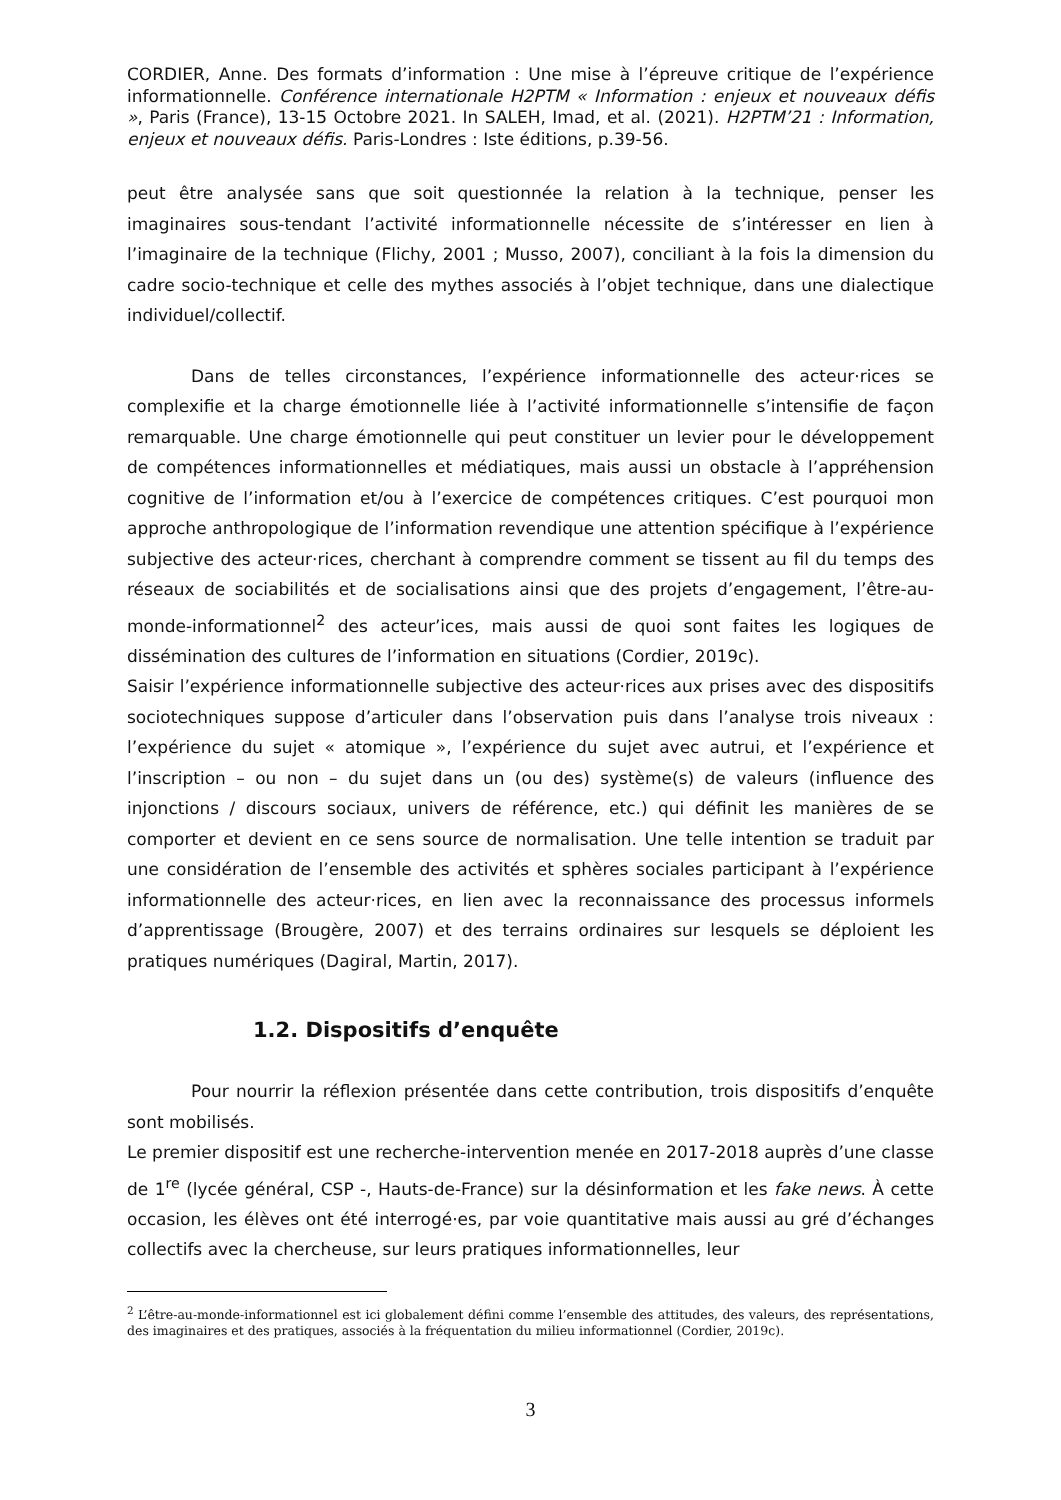CORDIER, Anne. Des formats d’information : Une mise à l’épreuve critique de l’expérience informationnelle. Conférence internationale H2PTM « Information : enjeux et nouveaux défis », Paris (France), 13-15 Octobre 2021. In SALEH, Imad, et al. (2021). H2PTM’21 : Information, enjeux et nouveaux défis. Paris-Londres : Iste éditions, p.39-56.
peut être analysée sans que soit questionnée la relation à la technique, penser les imaginaires sous-tendant l’activité informationnelle nécessite de s’intéresser en lien à l’imaginaire de la technique (Flichy, 2001 ; Musso, 2007), conciliant à la fois la dimension du cadre socio-technique et celle des mythes associés à l’objet technique, dans une dialectique individuel/collectif.
Dans de telles circonstances, l’expérience informationnelle des acteur·rices se complexifie et la charge émotionnelle liée à l’activité informationnelle s’intensifie de façon remarquable. Une charge émotionnelle qui peut constituer un levier pour le développement de compétences informationnelles et médiatiques, mais aussi un obstacle à l’appréhension cognitive de l’information et/ou à l’exercice de compétences critiques. C’est pourquoi mon approche anthropologique de l’information revendique une attention spécifique à l’expérience subjective des acteur·rices, cherchant à comprendre comment se tissent au fil du temps des réseaux de sociabilités et de socialisations ainsi que des projets d’engagement, l’être-au-monde-informationnel<sup>2</sup> des acteur’ices, mais aussi de quoi sont faites les logiques de dissémination des cultures de l’information en situations (Cordier, 2019c).
Saisir l’expérience informationnelle subjective des acteur·rices aux prises avec des dispositifs sociotechniques suppose d’articuler dans l’observation puis dans l’analyse trois niveaux : l’expérience du sujet « atomique », l’expérience du sujet avec autrui, et l’expérience et l’inscription – ou non – du sujet dans un (ou des) système(s) de valeurs (influence des injonctions / discours sociaux, univers de référence, etc.) qui définit les manières de se comporter et devient en ce sens source de normalisation. Une telle intention se traduit par une considération de l’ensemble des activités et sphères sociales participant à l’expérience informationnelle des acteur·rices, en lien avec la reconnaissance des processus informels d’apprentissage (Brougère, 2007) et des terrains ordinaires sur lesquels se déploient les pratiques numériques (Dagiral, Martin, 2017).
1.2. Dispositifs d’enquête
Pour nourrir la réflexion présentée dans cette contribution, trois dispositifs d’enquête sont mobilisés.
Le premier dispositif est une recherche-intervention menée en 2017-2018 auprès d’une classe de 1<sup>re</sup> (lycée général, CSP -, Hauts-de-France) sur la désinformation et les fake news. À cette occasion, les élèves ont été interrogé·es, par voie quantitative mais aussi au gré d’échanges collectifs avec la chercheuse, sur leurs pratiques informationnelles, leur
<sup>2</sup> L’être-au-monde-informationnel est ici globalement défini comme l’ensemble des attitudes, des valeurs, des représentations, des imaginaires et des pratiques, associés à la fréquentation du milieu informationnel (Cordier, 2019c).
3